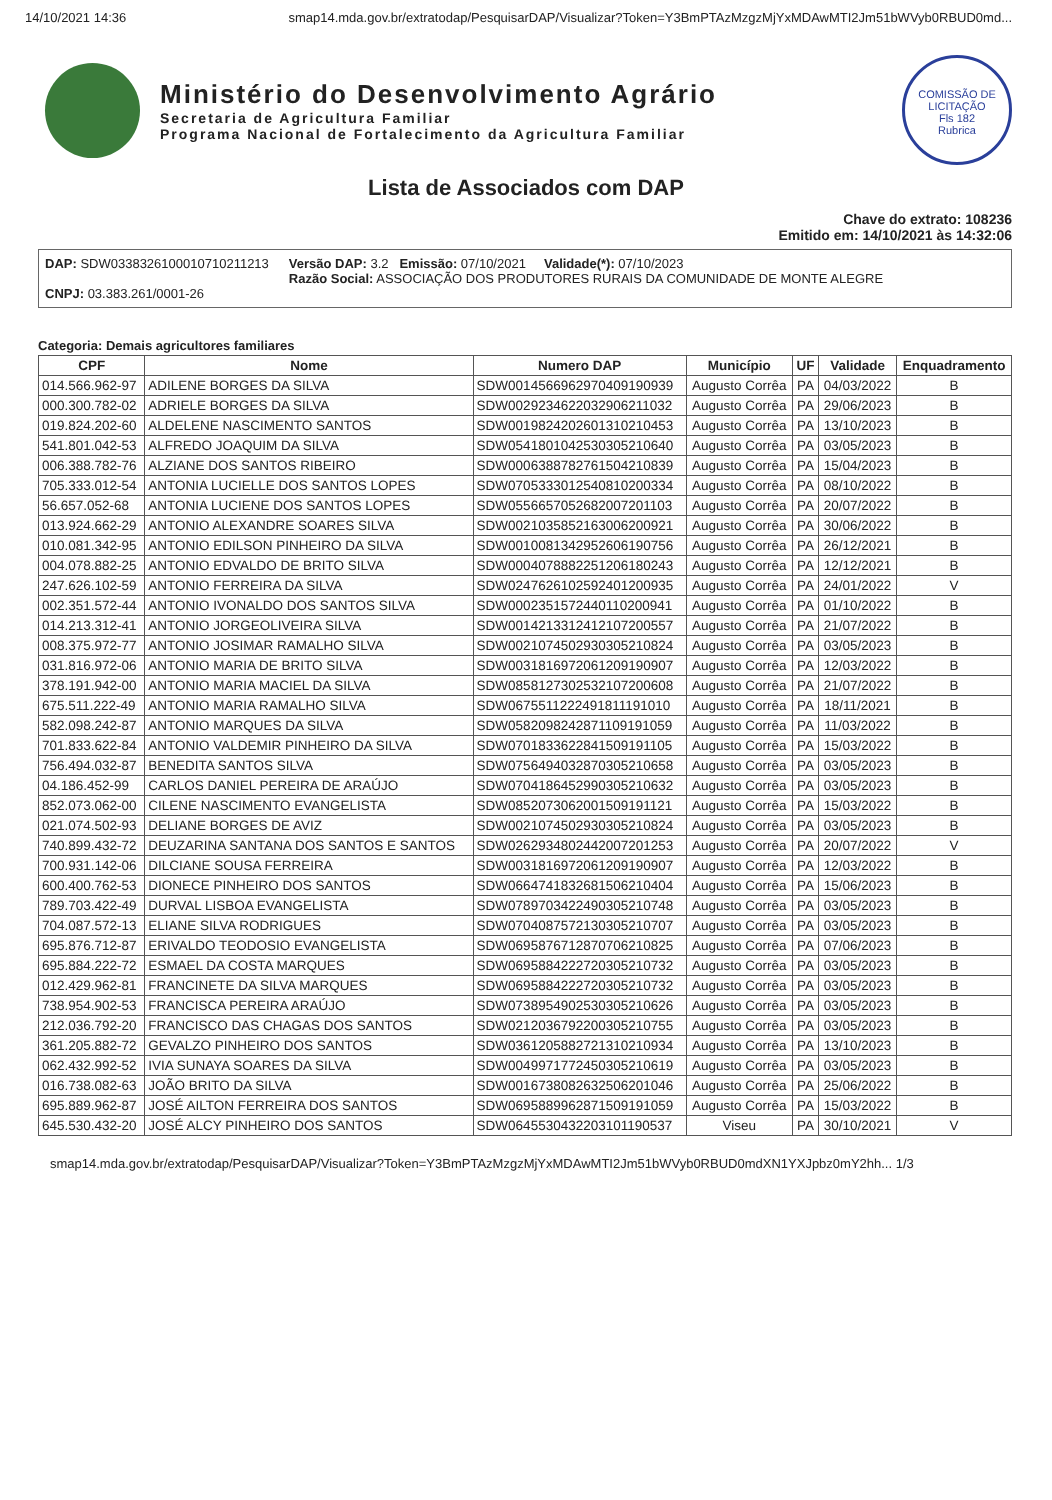14/10/2021 14:36 smap14.mda.gov.br/extratodap/PesquisarDAP/Visualizar?Token=Y3BmPTAzMzgzMjYxMDAwMTI2Jm51bWVyb0RBUD0md...
Ministério do Desenvolvimento Agrário
Secretaria de Agricultura Familiar
Programa Nacional de Fortalecimento da Agricultura Familiar
COMISSÃO DE LICITAÇÃO
Fls 182
Rubrica
Lista de Associados com DAP
Chave do extrato: 108236
Emitido em: 14/10/2021 às 14:32:06
DAP: SDW0338326100010710211213
CNPJ: 03.383.261/0001-26
Versão DAP: 3.2 Emissão: 07/10/2021 Validade(*): 07/10/2023
Razão Social: ASSOCIAÇÃO DOS PRODUTORES RURAIS DA COMUNIDADE DE MONTE ALEGRE
Categoria: Demais agricultores familiares
| CPF | Nome | Numero DAP | Município | UF | Validade | Enquadramento |
| --- | --- | --- | --- | --- | --- | --- |
| 014.566.962-97 | ADILENE BORGES DA SILVA | SDW0014566962970409190939 | Augusto Corrêa | PA | 04/03/2022 | B |
| 000.300.782-02 | ADRIELE BORGES DA SILVA | SDW0029234622032906211032 | Augusto Corrêa | PA | 29/06/2023 | B |
| 019.824.202-60 | ALDELENE NASCIMENTO SANTOS | SDW0019824202601310210453 | Augusto Corrêa | PA | 13/10/2023 | B |
| 541.801.042-53 | ALFREDO JOAQUIM DA SILVA | SDW0541801042530305210640 | Augusto Corrêa | PA | 03/05/2023 | B |
| 006.388.782-76 | ALZIANE DOS SANTOS RIBEIRO | SDW0006388782761504210839 | Augusto Corrêa | PA | 15/04/2023 | B |
| 705.333.012-54 | ANTONIA LUCIELLE DOS SANTOS LOPES | SDW0705333012540810200334 | Augusto Corrêa | PA | 08/10/2022 | B |
| 56.657.052-68 | ANTONIA LUCIENE DOS SANTOS LOPES | SDW0556657052682007201103 | Augusto Corrêa | PA | 20/07/2022 | B |
| 013.924.662-29 | ANTONIO ALEXANDRE SOARES SILVA | SDW0021035852163006200921 | Augusto Corrêa | PA | 30/06/2022 | B |
| 010.081.342-95 | ANTONIO EDILSON PINHEIRO DA SILVA | SDW0010081342952606190756 | Augusto Corrêa | PA | 26/12/2021 | B |
| 004.078.882-25 | ANTONIO EDVALDO DE BRITO SILVA | SDW0004078882251206180243 | Augusto Corrêa | PA | 12/12/2021 | B |
| 247.626.102-59 | ANTONIO FERREIRA DA SILVA | SDW0247626102592401200935 | Augusto Corrêa | PA | 24/01/2022 | V |
| 002.351.572-44 | ANTONIO IVONALDO DOS SANTOS SILVA | SDW0002351572440110200941 | Augusto Corrêa | PA | 01/10/2022 | B |
| 014.213.312-41 | ANTONIO JORGEOLIVEIRA SILVA | SDW0014213312412107200557 | Augusto Corrêa | PA | 21/07/2022 | B |
| 008.375.972-77 | ANTONIO JOSIMAR RAMALHO SILVA | SDW0021074502930305210824 | Augusto Corrêa | PA | 03/05/2023 | B |
| 031.816.972-06 | ANTONIO MARIA DE BRITO SILVA | SDW0031816972061209190907 | Augusto Corrêa | PA | 12/03/2022 | B |
| 378.191.942-00 | ANTONIO MARIA MACIEL DA SILVA | SDW0858127302532107200608 | Augusto Corrêa | PA | 21/07/2022 | B |
| 675.511.222-49 | ANTONIO MARIA RAMALHO SILVA | SDW0675511222491811191010 | Augusto Corrêa | PA | 18/11/2021 | B |
| 582.098.242-87 | ANTONIO MARQUES DA SILVA | SDW0582098242871109191059 | Augusto Corrêa | PA | 11/03/2022 | B |
| 701.833.622-84 | ANTONIO VALDEMIR PINHEIRO DA SILVA | SDW0701833622841509191105 | Augusto Corrêa | PA | 15/03/2022 | B |
| 756.494.032-87 | BENEDITA SANTOS SILVA | SDW0756494032870305210658 | Augusto Corrêa | PA | 03/05/2023 | B |
| 04.186.452-99 | CARLOS DANIEL PEREIRA DE ARAÚJO | SDW0704186452990305210632 | Augusto Corrêa | PA | 03/05/2023 | B |
| 852.073.062-00 | CILENE NASCIMENTO EVANGELISTA | SDW0852073062001509191121 | Augusto Corrêa | PA | 15/03/2022 | B |
| 021.074.502-93 | DELIANE BORGES DE AVIZ | SDW0021074502930305210824 | Augusto Corrêa | PA | 03/05/2023 | B |
| 740.899.432-72 | DEUZARINA SANTANA DOS SANTOS E SANTOS | SDW0262934802442007201253 | Augusto Corrêa | PA | 20/07/2022 | V |
| 700.931.142-06 | DILCIANE SOUSA FERREIRA | SDW0031816972061209190907 | Augusto Corrêa | PA | 12/03/2022 | B |
| 600.400.762-53 | DIONECE PINHEIRO DOS SANTOS | SDW0664741832681506210404 | Augusto Corrêa | PA | 15/06/2023 | B |
| 789.703.422-49 | DURVAL LISBOA EVANGELISTA | SDW0789703422490305210748 | Augusto Corrêa | PA | 03/05/2023 | B |
| 704.087.572-13 | ELIANE SILVA RODRIGUES | SDW0704087572130305210707 | Augusto Corrêa | PA | 03/05/2023 | B |
| 695.876.712-87 | ERIVALDO TEODOSIO EVANGELISTA | SDW0695876712870706210825 | Augusto Corrêa | PA | 07/06/2023 | B |
| 695.884.222-72 | ESMAEL DA COSTA MARQUES | SDW0695884222720305210732 | Augusto Corrêa | PA | 03/05/2023 | B |
| 012.429.962-81 | FRANCINETE DA SILVA MARQUES | SDW0695884222720305210732 | Augusto Corrêa | PA | 03/05/2023 | B |
| 738.954.902-53 | FRANCISCA PEREIRA ARAÚJO | SDW0738954902530305210626 | Augusto Corrêa | PA | 03/05/2023 | B |
| 212.036.792-20 | FRANCISCO DAS CHAGAS DOS SANTOS | SDW0212036792200305210755 | Augusto Corrêa | PA | 03/05/2023 | B |
| 361.205.882-72 | GEVALZO PINHEIRO DOS SANTOS | SDW0361205882721310210934 | Augusto Corrêa | PA | 13/10/2023 | B |
| 062.432.992-52 | IVIA SUNAYA SOARES DA SILVA | SDW0049971772450305210619 | Augusto Corrêa | PA | 03/05/2023 | B |
| 016.738.082-63 | JOÃO BRITO DA SILVA | SDW0016738082632506201046 | Augusto Corrêa | PA | 25/06/2022 | B |
| 695.889.962-87 | JOSÉ AILTON FERREIRA DOS SANTOS | SDW0695889962871509191059 | Augusto Corrêa | PA | 15/03/2022 | B |
| 645.530.432-20 | JOSÉ ALCY PINHEIRO DOS SANTOS | SDW0645530432203101190537 | Viseu | PA | 30/10/2021 | V |
smap14.mda.gov.br/extratodap/PesquisarDAP/Visualizar?Token=Y3BmPTAzMzgzMjYxMDAwMTI2Jm51bWVyb0RBUD0mdXN1YXJpbz0mY2hh... 1/3